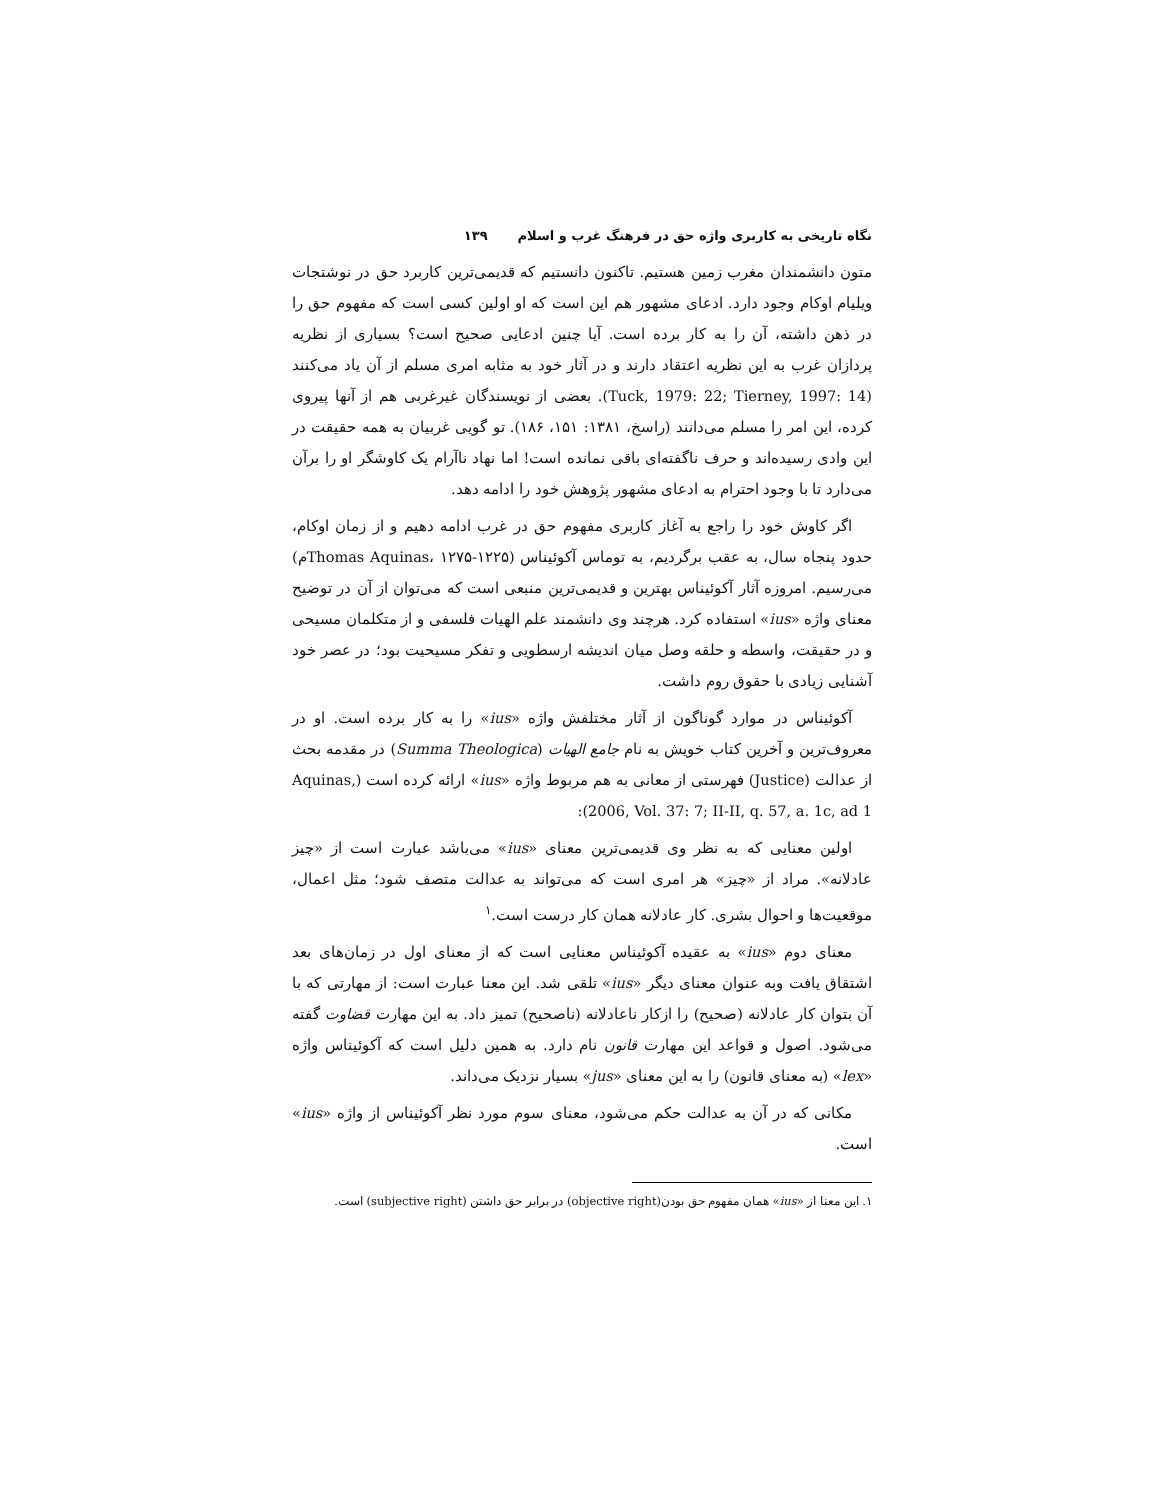نگاه تاریخی به کاربری واژه حق در فرهنگ غرب و اسلام ۱۳۹
متون دانشمندان مغرب زمین هستیم. تاکنون دانستیم که قدیمی‌ترین کاربرد حق در نوشتجات ویلیام اوکام وجود دارد. ادعای مشهور هم این است که او اولین کسی است که مفهوم حق را در ذهن داشته، آن را به کار برده است. آیا چنین ادعایی صحیح است؟ بسیاری از نظریه پردازان غرب به این نظریه اعتقاد دارند و در آثار خود به مثابه امری مسلم از آن یاد می‌کنند (Tuck, 1979: 22; Tierney, 1997: 14). بعضی از نویسندگان غیرغربی هم از آنها پیروی کرده، این امر را مسلم می‌دانند (راسخ، ۱۳۸۱: ۱۵۱، ۱۸۶). تو گویی غربیان به همه حقیقت در این وادی رسیده‌اند و حرف ناگفته‌ای باقی نمانده است! اما نهاد ناآرام یک کاوشگر او را برآن می‌دارد تا با وجود احترام به ادعای مشهور پژوهش خود را ادامه دهد.
اگر کاوش خود را راجع به آغاز کاربری مفهوم حق در غرب ادامه دهیم و از زمان اوکام، حدود پنجاه سال، به عقب برگردیم، به توماس آکوئیناس (Thomas Aquinas، ۱۲۷۵-۱۲۲۵م) می‌رسیم. امروزه آثار آکوئیناس بهترین و قدیمی‌ترین منبعی است که می‌توان از آن در توضیح معنای واژه «ius» استفاده کرد. هرچند وی دانشمند علم الهیات فلسفی و از متکلمان مسیحی و در حقیقت، واسطه و حلقه وصل میان اندیشه ارسطویی و تفکر مسیحیت بود؛ در عصر خود آشنایی زیادی با حقوق روم داشت.
آکوئیناس در موارد گوناگون از آثار مختلفش واژه «ius» را به کار برده است. او در معروف‌ترین و آخرین کتاب خویش به نام جامع الهیات (Summa Theologica) در مقدمه بحث از عدالت (Justice) فهرستی از معانی به هم مربوط واژه «ius» ارائه کرده است (Aquinas, 2006, Vol. 37: 7; II-II, q. 57, a. 1c, ad 1):
اولین معنایی که به نظر وی قدیمی‌ترین معنای «ius» می‌باشد عبارت است از «چیز عادلانه». مراد از «چیز» هر امری است که می‌تواند به عدالت متصف شود؛ مثل اعمال، موقعیت‌ها و احوال بشری. کار عادلانه همان کار درست است.<sup>۱</sup>
معنای دوم «ius» به عقیده آکوئیناس معنایی است که از معنای اول در زمان‌های بعد اشتقاق یافت وبه عنوان معنای دیگر «ius» تلقی شد. این معنا عبارت است: از مهارتی که با آن بتوان کار عادلانه (صحیح) را ازکار ناعادلانه (ناصحیح) تمیز داد. به این مهارت قضاوت گفته می‌شود. اصول و قواعد این مهارت قانون نام دارد. به همین دلیل است که آکوئیناس واژه «lex» (به معنای قانون) را به این معنای «jus» بسیار نزدیک می‌داند.
مکانی که در آن به عدالت حکم می‌شود، معنای سوم مورد نظر آکوئیناس از واژه «ius» است.
۱. این معنا از «ius» همان مفهوم حق بودن(objective right) در برابر حق داشتن (subjective right) است.